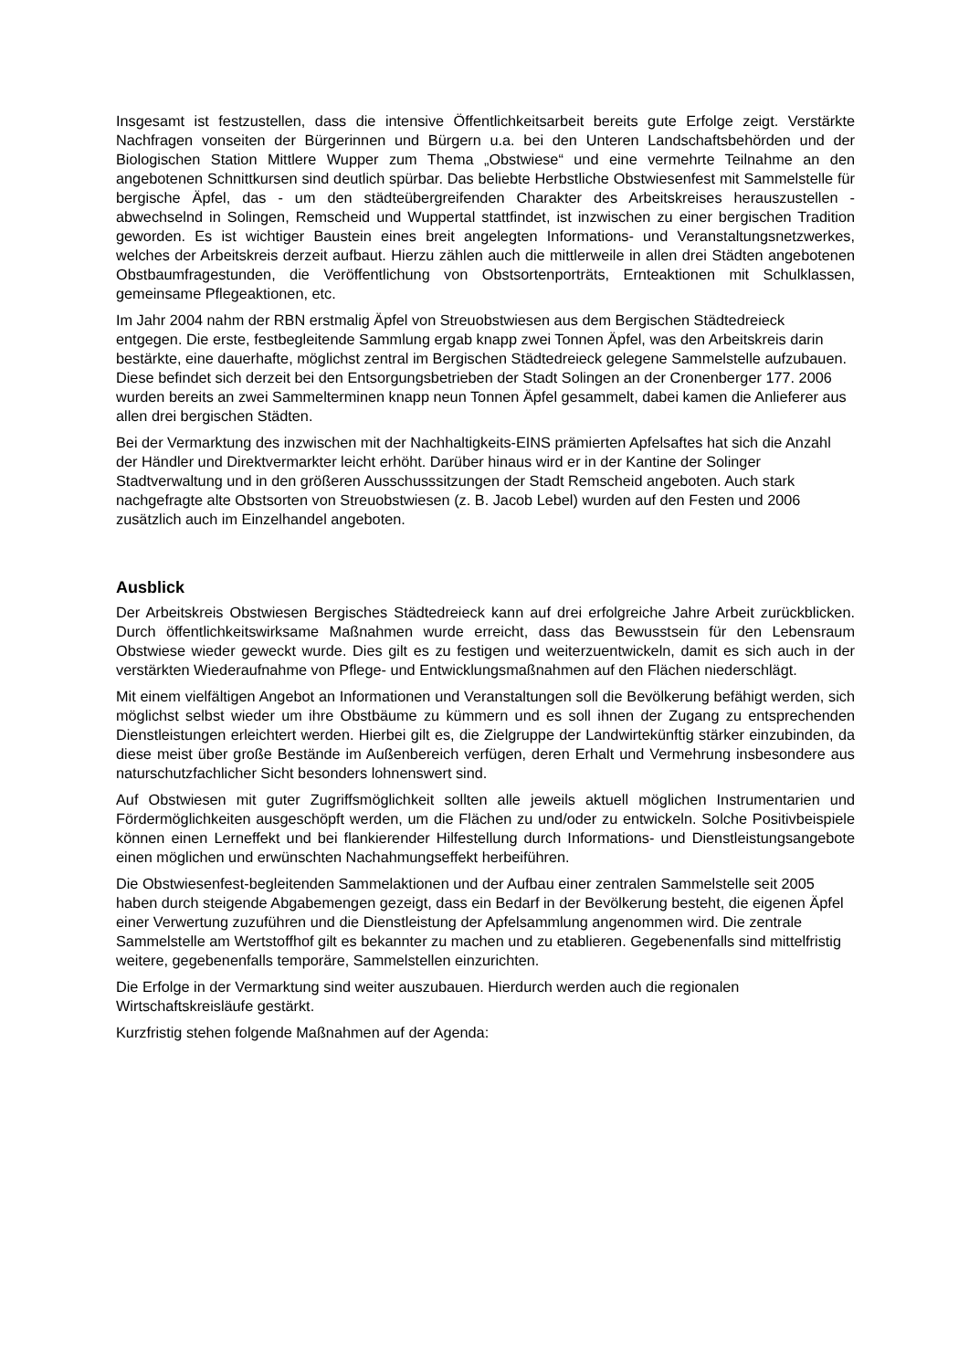Insgesamt ist festzustellen, dass die intensive Öffentlichkeitsarbeit bereits gute Erfolge zeigt. Verstärkte Nachfragen vonseiten der Bürgerinnen und Bürgern u.a. bei den Unteren Landschaftsbehörden und der Biologischen Station Mittlere Wupper zum Thema „Obstwiese“ und eine vermehrte Teilnahme an den angebotenen Schnittkursen sind deutlich spürbar. Das beliebte Herbstliche Obstwiesenfest mit Sammelstelle für bergische Äpfel, das - um den städteübergreifenden Charakter des Arbeitskreises herauszustellen - abwechselnd in Solingen, Remscheid und Wuppertal stattfindet, ist inzwischen zu einer bergischen Tradition geworden. Es ist wichtiger Baustein eines breit angelegten Informations- und Veranstaltungsnetzwerkes, welches der Arbeitskreis derzeit aufbaut. Hierzu zählen auch die mittlerweile in allen drei Städten angebotenen Obstbaumfragestunden, die Veröffentlichung von Obstsortenporträts, Ernteaktionen mit Schulklassen, gemeinsame Pflegeaktionen, etc.
Im Jahr 2004 nahm der RBN erstmalig Äpfel von Streuobstwiesen aus dem Bergischen Städtedreieck entgegen. Die erste, festbegleitende Sammlung ergab knapp zwei Tonnen Äpfel, was den Arbeitskreis darin bestärkte, eine dauerhafte, möglichst zentral im Bergischen Städtedreieck gelegene Sammelstelle aufzubauen. Diese befindet sich derzeit bei den Entsorgungsbetrieben der Stadt Solingen an der Cronenberger 177. 2006 wurden bereits an zwei Sammelterminen knapp neun Tonnen Äpfel gesammelt, dabei kamen die Anlieferer aus allen drei bergischen Städten.
Bei der Vermarktung des inzwischen mit der Nachhaltigkeits-EINS prämierten Apfelsaftes hat sich die Anzahl der Händler und Direktvermarkter leicht erhöht. Darüber hinaus wird er in der Kantine der Solinger Stadtverwaltung und in den größeren Ausschusssitzungen der Stadt Remscheid angeboten. Auch stark nachgefragte alte Obstsorten von Streuobstwiesen (z. B. Jacob Lebel) wurden auf den Festen und 2006 zusätzlich auch im Einzelhandel angeboten.
Ausblick
Der Arbeitskreis Obstwiesen Bergisches Städtedreieck kann auf drei erfolgreiche Jahre Arbeit zurückblicken. Durch öffentlichkeitswirksame Maßnahmen wurde erreicht, dass das Bewusstsein für den Lebensraum Obstwiese wieder geweckt wurde. Dies gilt es zu festigen und weiterzuentwickeln, damit es sich auch in der verstärkten Wiederaufnahme von Pflege- und Entwicklungsmaßnahmen auf den Flächen niederschlägt.
Mit einem vielfältigen Angebot an Informationen und Veranstaltungen soll die Bevölkerung befähigt werden, sich möglichst selbst wieder um ihre Obstbäume zu kümmern und es soll ihnen der Zugang zu entsprechenden Dienstleistungen erleichtert werden. Hierbei gilt es, die Zielgruppe der Landwirtekünftig stärker einzubinden, da diese meist über große Bestände im Außenbereich verfügen, deren Erhalt und Vermehrung insbesondere aus naturschutzfachlicher Sicht besonders lohnenswert sind.
Auf Obstwiesen mit guter Zugriffsmöglichkeit sollten alle jeweils aktuell möglichen Instrumentarien und Fördermöglichkeiten ausgeschöpft werden, um die Flächen zu und/oder zu entwickeln. Solche Positivbeispiele können einen Lerneffekt und bei flankierender Hilfestellung durch Informations- und Dienstleistungsangebote einen möglichen und erwünschten Nachahmungseffekt herbeiführen.
Die Obstwiesenfest-begleitenden Sammelaktionen und der Aufbau einer zentralen Sammelstelle seit 2005 haben durch steigende Abgabemengen gezeigt, dass ein Bedarf in der Bevölkerung besteht, die eigenen Äpfel einer Verwertung zuzuführen und die Dienstleistung der Apfelsammlung angenommen wird. Die zentrale Sammelstelle am Wertstoffhof gilt es bekannter zu machen und zu etablieren. Gegebenenfalls sind mittelfristig weitere, gegebenenfalls temporäre, Sammelstellen einzurichten.
Die Erfolge in der Vermarktung sind weiter auszubauen. Hierdurch werden auch die regionalen Wirtschaftskreisläufe gestärkt.
Kurzfristig stehen folgende Maßnahmen auf der Agenda: